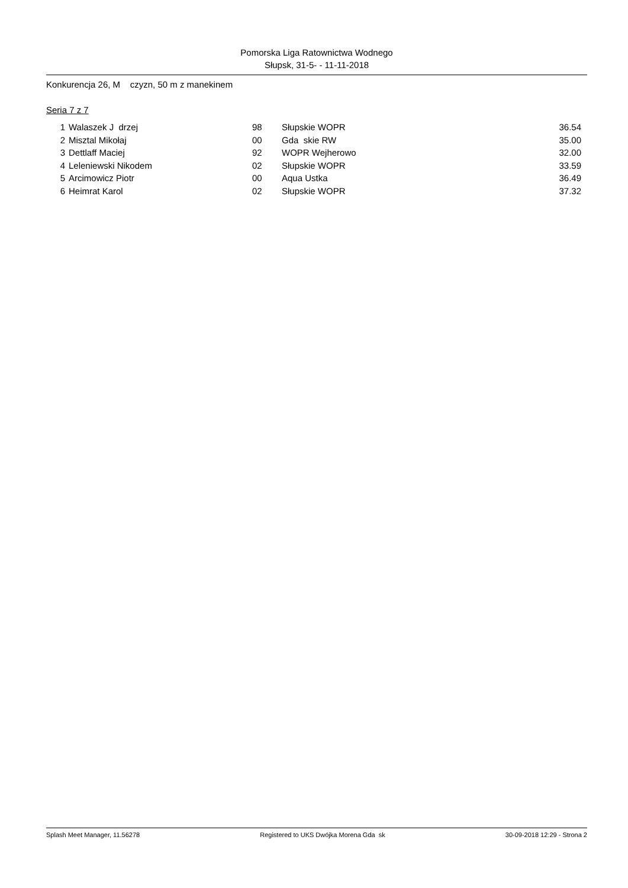Pomorska Liga Ratownictwa Wodnego
Słupsk, 31-5- - 11-11-2018
Konkurencja 26, M czyzn, 50 m z manekinem
Seria 7 z 7
| 1 | Walaszek J drzej | 98 | Słupskie WOPR | 36.54 |
| 2 | Misztal Mikołaj | 00 | Gda skie RW | 35.00 |
| 3 | Dettlaff Maciej | 92 | WOPR Wejherowo | 32.00 |
| 4 | Leleniewski Nikodem | 02 | Słupskie WOPR | 33.59 |
| 5 | Arcimowicz Piotr | 00 | Aqua Ustka | 36.49 |
| 6 | Heimrat Karol | 02 | Słupskie WOPR | 37.32 |
Splash Meet Manager, 11.56278 Registered to UKS Dwójka Morena Gda sk 30-09-2018 12:29 - Strona 2